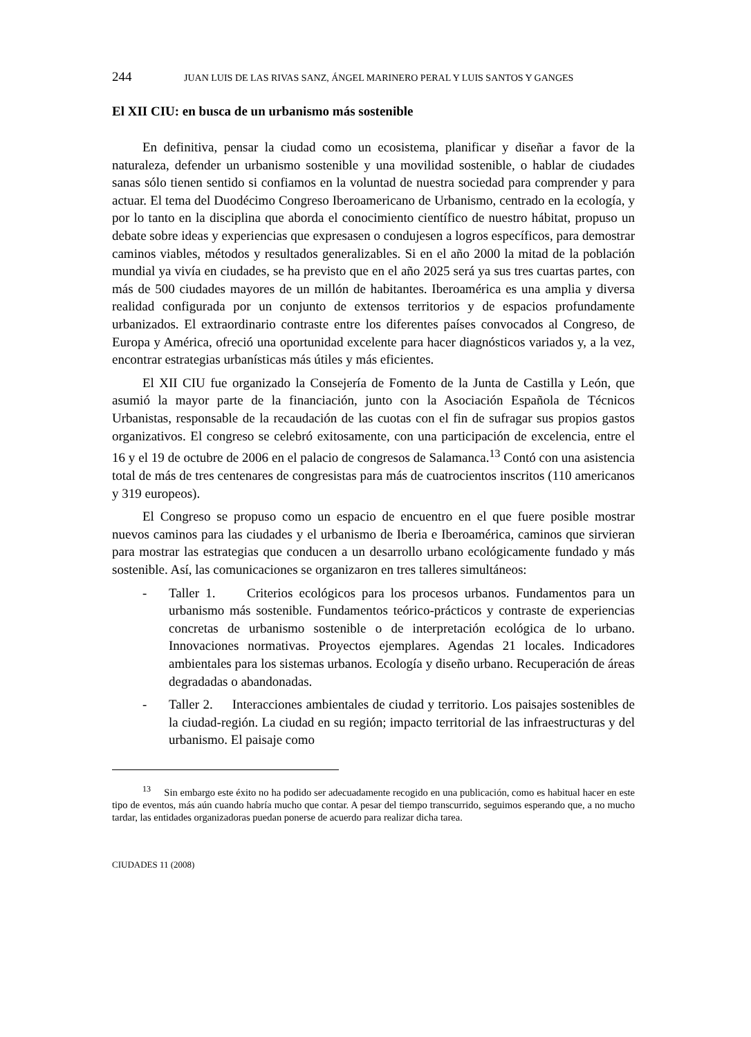244 JUAN LUIS DE LAS RIVAS SANZ, ÁNGEL MARINERO PERAL Y LUIS SANTOS Y GANGES
El XII CIU: en busca de un urbanismo más sostenible
En definitiva, pensar la ciudad como un ecosistema, planificar y diseñar a favor de la naturaleza, defender un urbanismo sostenible y una movilidad sostenible, o hablar de ciudades sanas sólo tienen sentido si confiamos en la voluntad de nuestra sociedad para comprender y para actuar. El tema del Duodécimo Congreso Iberoamericano de Urbanismo, centrado en la ecología, y por lo tanto en la disciplina que aborda el conocimiento científico de nuestro hábitat, propuso un debate sobre ideas y experiencias que expresasen o condujesen a logros específicos, para demostrar caminos viables, métodos y resultados generalizables. Si en el año 2000 la mitad de la población mundial ya vivía en ciudades, se ha previsto que en el año 2025 será ya sus tres cuartas partes, con más de 500 ciudades mayores de un millón de habitantes. Iberoamérica es una amplia y diversa realidad configurada por un conjunto de extensos territorios y de espacios profundamente urbanizados. El extraordinario contraste entre los diferentes países convocados al Congreso, de Europa y América, ofreció una oportunidad excelente para hacer diagnósticos variados y, a la vez, encontrar estrategias urbanísticas más útiles y más eficientes.
El XII CIU fue organizado la Consejería de Fomento de la Junta de Castilla y León, que asumió la mayor parte de la financiación, junto con la Asociación Española de Técnicos Urbanistas, responsable de la recaudación de las cuotas con el fin de sufragar sus propios gastos organizativos. El congreso se celebró exitosamente, con una participación de excelencia, entre el 16 y el 19 de octubre de 2006 en el palacio de congresos de Salamanca.<sup>13</sup> Contó con una asistencia total de más de tres centenares de congresistas para más de cuatrocientos inscritos (110 americanos y 319 europeos).
El Congreso se propuso como un espacio de encuentro en el que fuere posible mostrar nuevos caminos para las ciudades y el urbanismo de Iberia e Iberoamérica, caminos que sirvieran para mostrar las estrategias que conducen a un desarrollo urbano ecológicamente fundado y más sostenible. Así, las comunicaciones se organizaron en tres talleres simultáneos:
- Taller 1. Criterios ecológicos para los procesos urbanos. Fundamentos para un urbanismo más sostenible. Fundamentos teórico-prácticos y contraste de experiencias concretas de urbanismo sostenible o de interpretación ecológica de lo urbano. Innovaciones normativas. Proyectos ejemplares. Agendas 21 locales. Indicadores ambientales para los sistemas urbanos. Ecología y diseño urbano. Recuperación de áreas degradadas o abandonadas.
- Taller 2. Interacciones ambientales de ciudad y territorio. Los paisajes sostenibles de la ciudad-región. La ciudad en su región; impacto territorial de las infraestructuras y del urbanismo. El paisaje como
<sup>13</sup> Sin embargo este éxito no ha podido ser adecuadamente recogido en una publicación, como es habitual hacer en este tipo de eventos, más aún cuando habría mucho que contar. A pesar del tiempo transcurrido, seguimos esperando que, a no mucho tardar, las entidades organizadoras puedan ponerse de acuerdo para realizar dicha tarea.
CIUDADES 11 (2008)